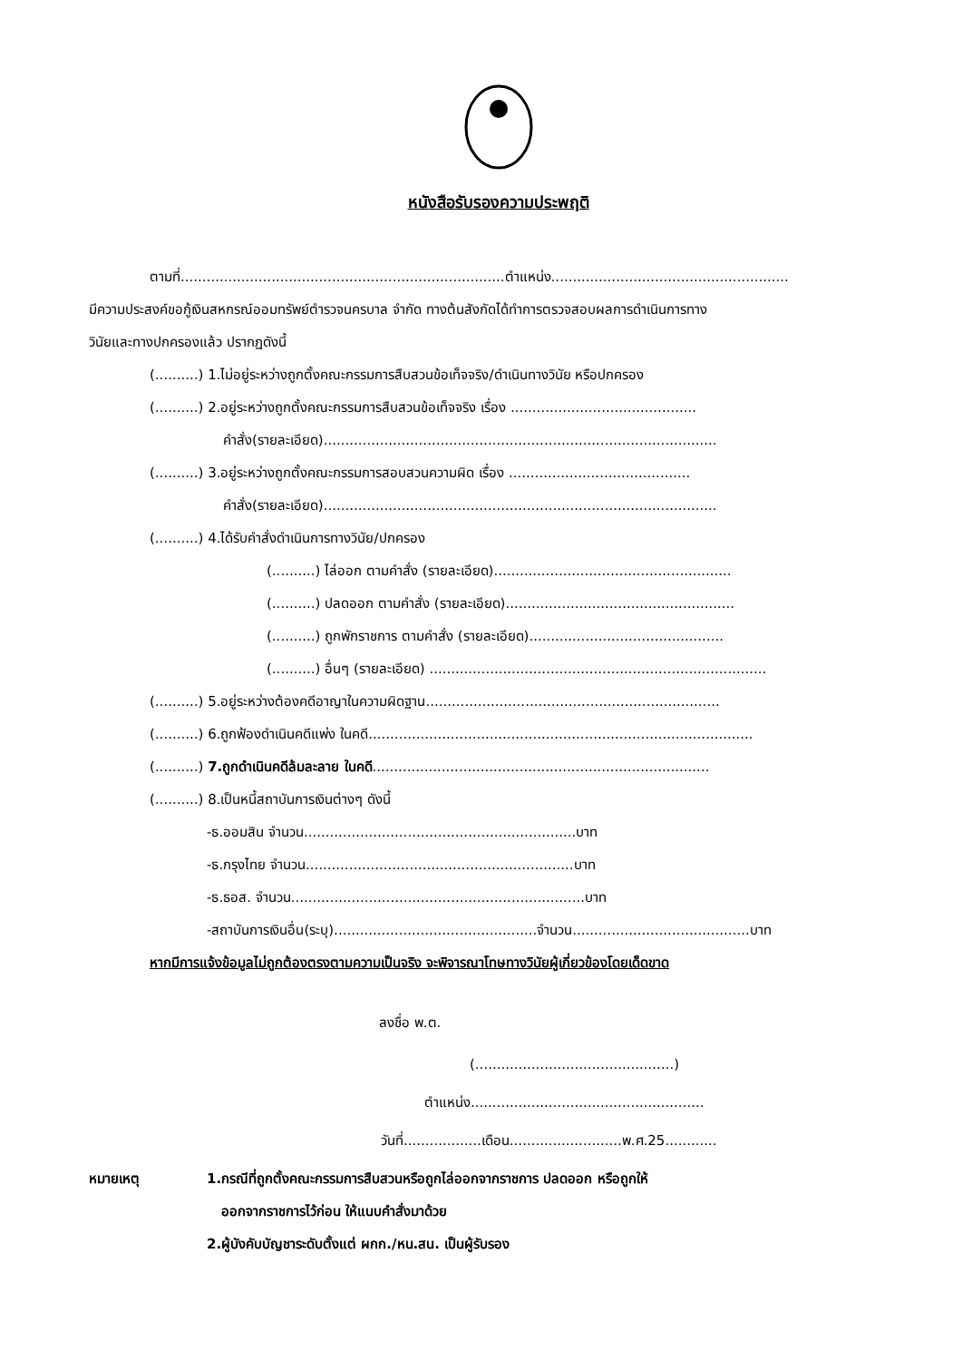หนังสือรับรองความประพฤติ
ตามที่...........................................................................ตำแหน่ง.......................................................
มีความประสงค์ขอกู้เงินสหกรณ์ออมทรัพย์ตำรวจนครบาล จำกัด ทางต้นสังกัดได้ทำการตรวจสอบผลการดำเนินการทาง
วินัยและทางปกครองแล้ว ปรากฏดังนี้
(..........) 1.ไม่อยู่ระหว่างถูกตั้งคณะกรรมการสืบสวนข้อเท็จจริง/ดำเนินทางวินัย หรือปกครอง
(..........) 2.อยู่ระหว่างถูกตั้งคณะกรรมการสืบสวนข้อเท็จจริง เรื่อง ...........................................
คำสั่ง(รายละเอียด)...........................................................................................
(..........) 3.อยู่ระหว่างถูกตั้งคณะกรรมการสอบสวนความผิด เรื่อง ..........................................
คำสั่ง(รายละเอียด)...........................................................................................
(..........) 4.ได้รับคำสั่งดำเนินการทางวินัย/ปกครอง
(..........) ไล่ออก ตามคำสั่ง (รายละเอียด).......................................................
(..........) ปลดออก ตามคำสั่ง (รายละเอียด).....................................................
(..........) ถูกพักราชการ ตามคำสั่ง (รายละเอียด).............................................
(..........) อื่นๆ (รายละเอียด) ..............................................................................
(..........) 5.อยู่ระหว่างต้องคดีอาญาในความผิดฐาน....................................................................
(..........) 6.ถูกฟ้องดำเนินคดีแพ่ง ในคดี.........................................................................................
(..........) 7.ถูกดำเนินคดีล้มละลาย ในคดี..............................................................................
(..........) 8.เป็นหนี้สถาบันการเงินต่างๆ ดังนี้
-ธ.ออมสิน จำนวน...............................................................บาท
-ธ.กรุงไทย จำนวน..............................................................บาท
-ธ.ธอส. จำนวน....................................................................บาท
-สถาบันการเงินอื่น(ระบุ)...............................................จำนวน.........................................บาท
หากมีการแจ้งข้อมูลไม่ถูกต้องตรงตามความเป็นจริง จะพิจารณาโทษทางวินัยผู้เกี่ยวข้องโดยเด็ดขาด
ลงชื่อ พ.ต.
(..............................................)
ตำแหน่ง......................................................
วันที่..................เดือน..........................พ.ศ.25............
หมายเหตุ 1.กรณีที่ถูกตั้งคณะกรรมการสืบสวนหรือถูกไล่ออกจากราชการ ปลดออก หรือถูกให้
ออกจากราชการไว้ก่อน ให้แนบคำสั่งมาด้วย
2.ผู้บังคับบัญชาระดับตั้งแต่ ผกก./หน.สน. เป็นผู้รับรอง